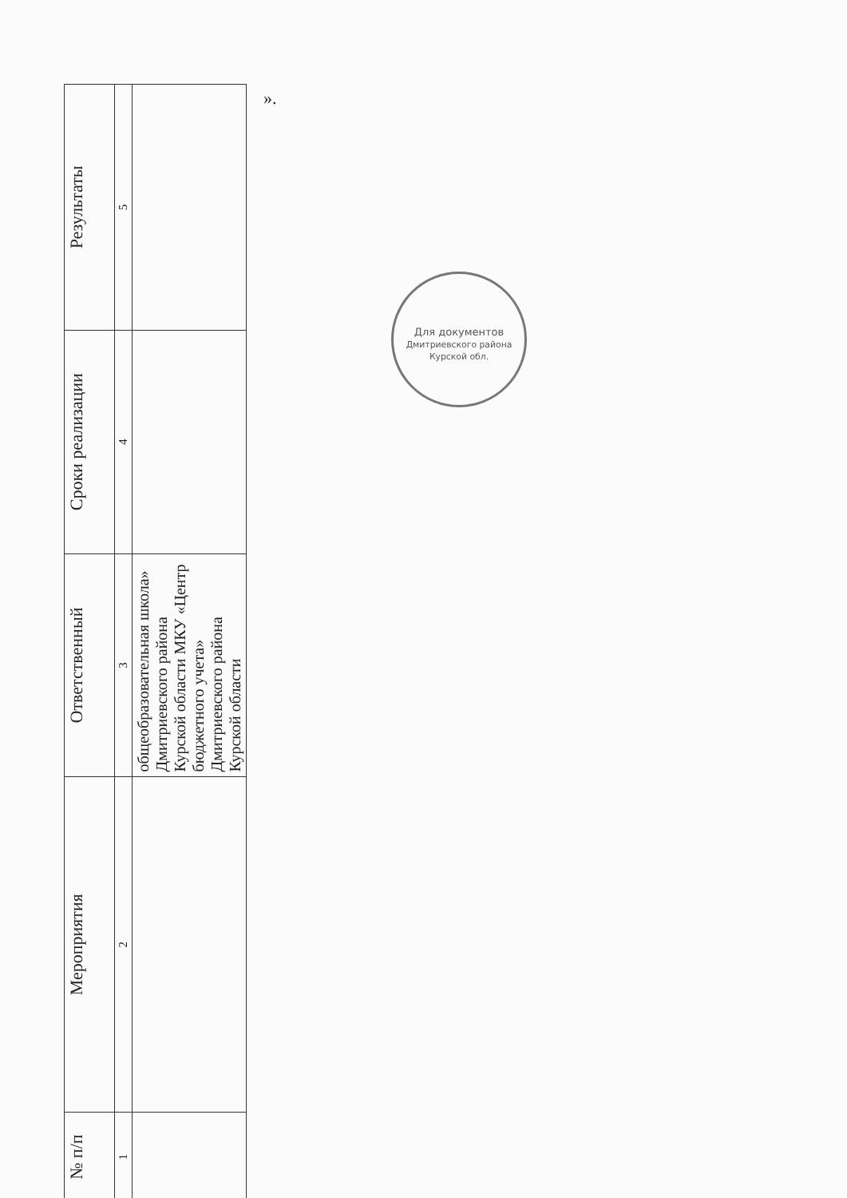| № п/п | Мероприятия | Ответственный | Сроки реализации | Результаты |
| --- | --- | --- | --- | --- |
| 1 | 2 | 3 | 4 | 5 |
| | | общеобразовательная школа» Дмитриевского района Курской области МКУ «Центр бюджетного учета» Дмитриевского района Курской области | | |
».
Для документов
Дмитриевского района Курской обл.